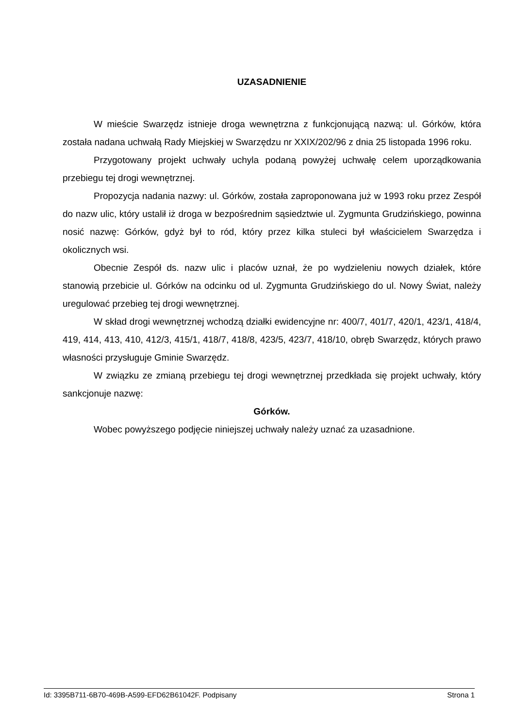UZASADNIENIE
W mieście Swarzędz istnieje droga wewnętrzna z funkcjonującą nazwą: ul. Górków, która została nadana uchwałą Rady Miejskiej w Swarzędzu nr XXIX/202/96 z dnia 25 listopada 1996 roku.
Przygotowany projekt uchwały uchyla podaną powyżej uchwałę celem uporządkowania przebiegu tej drogi wewnętrznej.
Propozycja nadania nazwy: ul. Górków, została zaproponowana już w 1993 roku przez Zespół do nazw ulic, który ustalił iż droga w bezpośrednim sąsiedztwie ul. Zygmunta Grudzińskiego, powinna nosić nazwę: Górków, gdyż był to ród, który przez kilka stuleci był właścicielem Swarzędza i okolicznych wsi.
Obecnie Zespół ds. nazw ulic i placów uznał, że po wydzieleniu nowych działek, które stanowią przebicie ul. Górków na odcinku od ul. Zygmunta Grudzińskiego do ul. Nowy Świat, należy uregulować przebieg tej drogi wewnętrznej.
W skład drogi wewnętrznej wchodzą działki ewidencyjne nr: 400/7, 401/7, 420/1, 423/1, 418/4, 419, 414, 413, 410, 412/3, 415/1, 418/7, 418/8, 423/5, 423/7, 418/10, obręb Swarzędz, których prawo własności przysługuje Gminie Swarzędz.
W związku ze zmianą przebiegu tej drogi wewnętrznej przedkłada się projekt uchwały, który sankcjonuje nazwę:
Górków.
Wobec powyższego podjęcie niniejszej uchwały należy uznać za uzasadnione.
Id: 3395B711-6B70-469B-A599-EFD62B61042F. Podpisany Strona 1